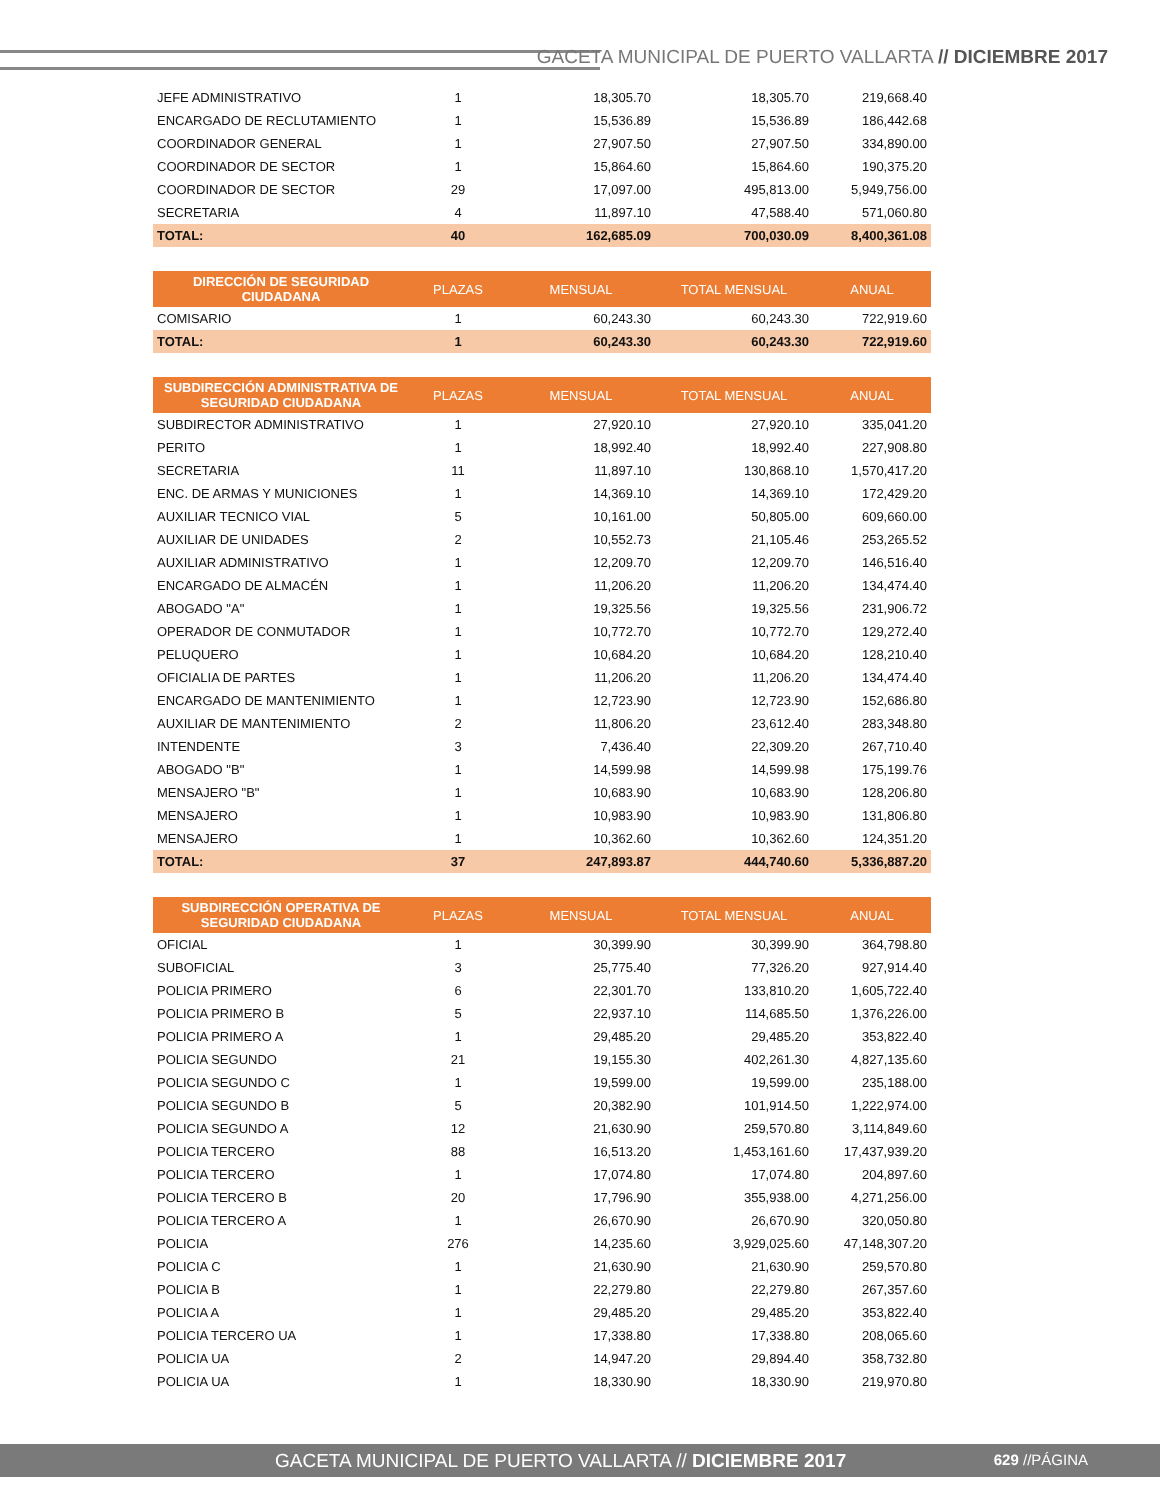GACETA MUNICIPAL DE PUERTO VALLARTA // DICIEMBRE 2017
| JEFE ADMINISTRATIVO | 1 | 18,305.70 | 18,305.70 | 219,668.40 |
| ENCARGADO DE RECLUTAMIENTO | 1 | 15,536.89 | 15,536.89 | 186,442.68 |
| COORDINADOR GENERAL | 1 | 27,907.50 | 27,907.50 | 334,890.00 |
| COORDINADOR DE SECTOR | 1 | 15,864.60 | 15,864.60 | 190,375.20 |
| COORDINADOR DE SECTOR | 29 | 17,097.00 | 495,813.00 | 5,949,756.00 |
| SECRETARIA | 4 | 11,897.10 | 47,588.40 | 571,060.80 |
| TOTAL: | 40 | 162,685.09 | 700,030.09 | 8,400,361.08 |
| DIRECCIÓN DE SEGURIDAD CIUDADANA | PLAZAS | MENSUAL | TOTAL MENSUAL | ANUAL |
| --- | --- | --- | --- | --- |
| COMISARIO | 1 | 60,243.30 | 60,243.30 | 722,919.60 |
| TOTAL: | 1 | 60,243.30 | 60,243.30 | 722,919.60 |
| SUBDIRECCIÓN ADMINISTRATIVA DE SEGURIDAD CIUDADANA | PLAZAS | MENSUAL | TOTAL MENSUAL | ANUAL |
| --- | --- | --- | --- | --- |
| SUBDIRECTOR ADMINISTRATIVO | 1 | 27,920.10 | 27,920.10 | 335,041.20 |
| PERITO | 1 | 18,992.40 | 18,992.40 | 227,908.80 |
| SECRETARIA | 11 | 11,897.10 | 130,868.10 | 1,570,417.20 |
| ENC. DE ARMAS Y MUNICIONES | 1 | 14,369.10 | 14,369.10 | 172,429.20 |
| AUXILIAR TECNICO VIAL | 5 | 10,161.00 | 50,805.00 | 609,660.00 |
| AUXILIAR DE UNIDADES | 2 | 10,552.73 | 21,105.46 | 253,265.52 |
| AUXILIAR ADMINISTRATIVO | 1 | 12,209.70 | 12,209.70 | 146,516.40 |
| ENCARGADO DE ALMACÉN | 1 | 11,206.20 | 11,206.20 | 134,474.40 |
| ABOGADO "A" | 1 | 19,325.56 | 19,325.56 | 231,906.72 |
| OPERADOR DE CONMUTADOR | 1 | 10,772.70 | 10,772.70 | 129,272.40 |
| PELUQUERO | 1 | 10,684.20 | 10,684.20 | 128,210.40 |
| OFICIALIA DE PARTES | 1 | 11,206.20 | 11,206.20 | 134,474.40 |
| ENCARGADO DE MANTENIMIENTO | 1 | 12,723.90 | 12,723.90 | 152,686.80 |
| AUXILIAR DE MANTENIMIENTO | 2 | 11,806.20 | 23,612.40 | 283,348.80 |
| INTENDENTE | 3 | 7,436.40 | 22,309.20 | 267,710.40 |
| ABOGADO "B" | 1 | 14,599.98 | 14,599.98 | 175,199.76 |
| MENSAJERO "B" | 1 | 10,683.90 | 10,683.90 | 128,206.80 |
| MENSAJERO | 1 | 10,983.90 | 10,983.90 | 131,806.80 |
| MENSAJERO | 1 | 10,362.60 | 10,362.60 | 124,351.20 |
| TOTAL: | 37 | 247,893.87 | 444,740.60 | 5,336,887.20 |
| SUBDIRECCIÓN OPERATIVA DE SEGURIDAD CIUDADANA | PLAZAS | MENSUAL | TOTAL MENSUAL | ANUAL |
| --- | --- | --- | --- | --- |
| OFICIAL | 1 | 30,399.90 | 30,399.90 | 364,798.80 |
| SUBOFICIAL | 3 | 25,775.40 | 77,326.20 | 927,914.40 |
| POLICIA PRIMERO | 6 | 22,301.70 | 133,810.20 | 1,605,722.40 |
| POLICIA PRIMERO B | 5 | 22,937.10 | 114,685.50 | 1,376,226.00 |
| POLICIA PRIMERO A | 1 | 29,485.20 | 29,485.20 | 353,822.40 |
| POLICIA SEGUNDO | 21 | 19,155.30 | 402,261.30 | 4,827,135.60 |
| POLICIA SEGUNDO C | 1 | 19,599.00 | 19,599.00 | 235,188.00 |
| POLICIA SEGUNDO B | 5 | 20,382.90 | 101,914.50 | 1,222,974.00 |
| POLICIA SEGUNDO A | 12 | 21,630.90 | 259,570.80 | 3,114,849.60 |
| POLICIA TERCERO | 88 | 16,513.20 | 1,453,161.60 | 17,437,939.20 |
| POLICIA TERCERO | 1 | 17,074.80 | 17,074.80 | 204,897.60 |
| POLICIA TERCERO B | 20 | 17,796.90 | 355,938.00 | 4,271,256.00 |
| POLICIA TERCERO A | 1 | 26,670.90 | 26,670.90 | 320,050.80 |
| POLICIA | 276 | 14,235.60 | 3,929,025.60 | 47,148,307.20 |
| POLICIA C | 1 | 21,630.90 | 21,630.90 | 259,570.80 |
| POLICIA B | 1 | 22,279.80 | 22,279.80 | 267,357.60 |
| POLICIA A | 1 | 29,485.20 | 29,485.20 | 353,822.40 |
| POLICIA TERCERO UA | 1 | 17,338.80 | 17,338.80 | 208,065.60 |
| POLICIA UA | 2 | 14,947.20 | 29,894.40 | 358,732.80 |
| POLICIA UA | 1 | 18,330.90 | 18,330.90 | 219,970.80 |
GACETA MUNICIPAL DE PUERTO VALLARTA // DICIEMBRE 2017 629 //PÁGINA